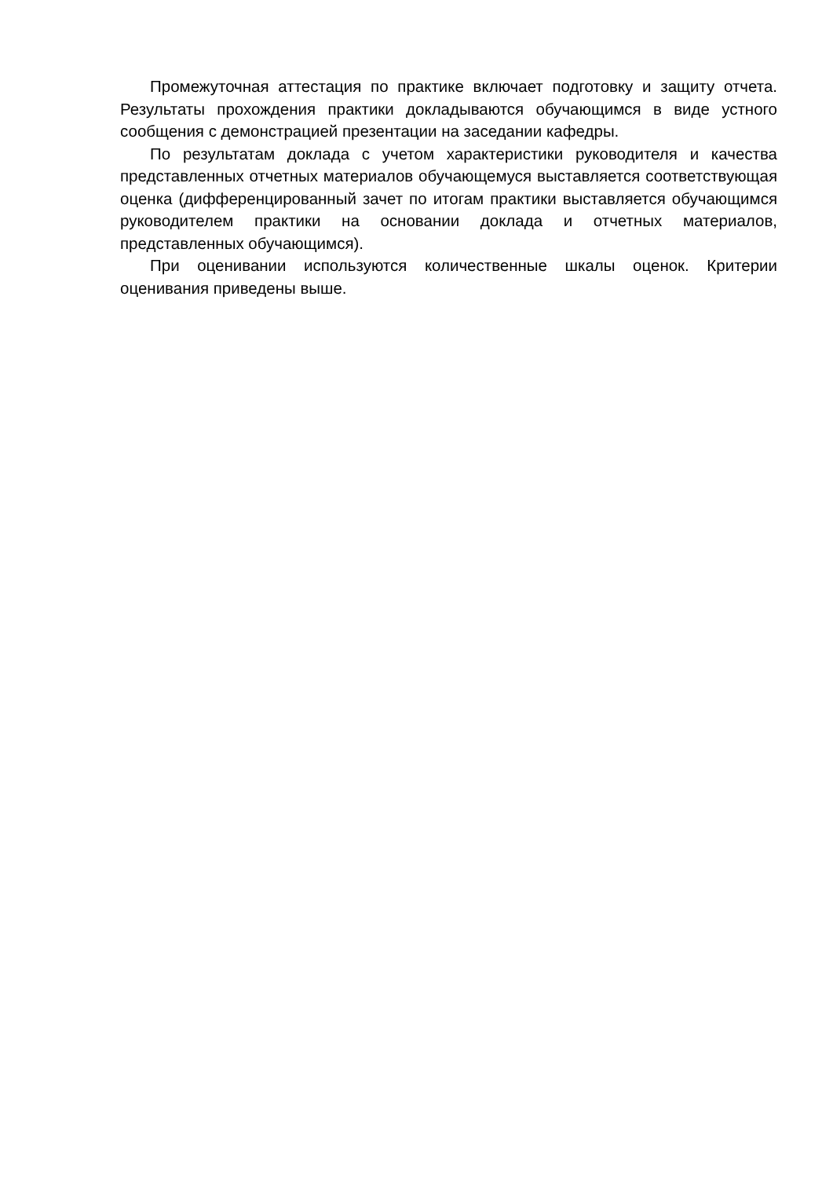Промежуточная аттестация по практике включает подготовку и защиту отчета. Результаты прохождения практики докладываются обучающимся в виде устного сообщения с демонстрацией презентации на заседании кафедры.
По результатам доклада с учетом характеристики руководителя и качества представленных отчетных материалов обучающемуся выставляется соответствующая оценка (дифференцированный зачет по итогам практики выставляется обучающимся руководителем практики на основании доклада и отчетных материалов, представленных обучающимся).
При оценивании используются количественные шкалы оценок. Критерии оценивания приведены выше.